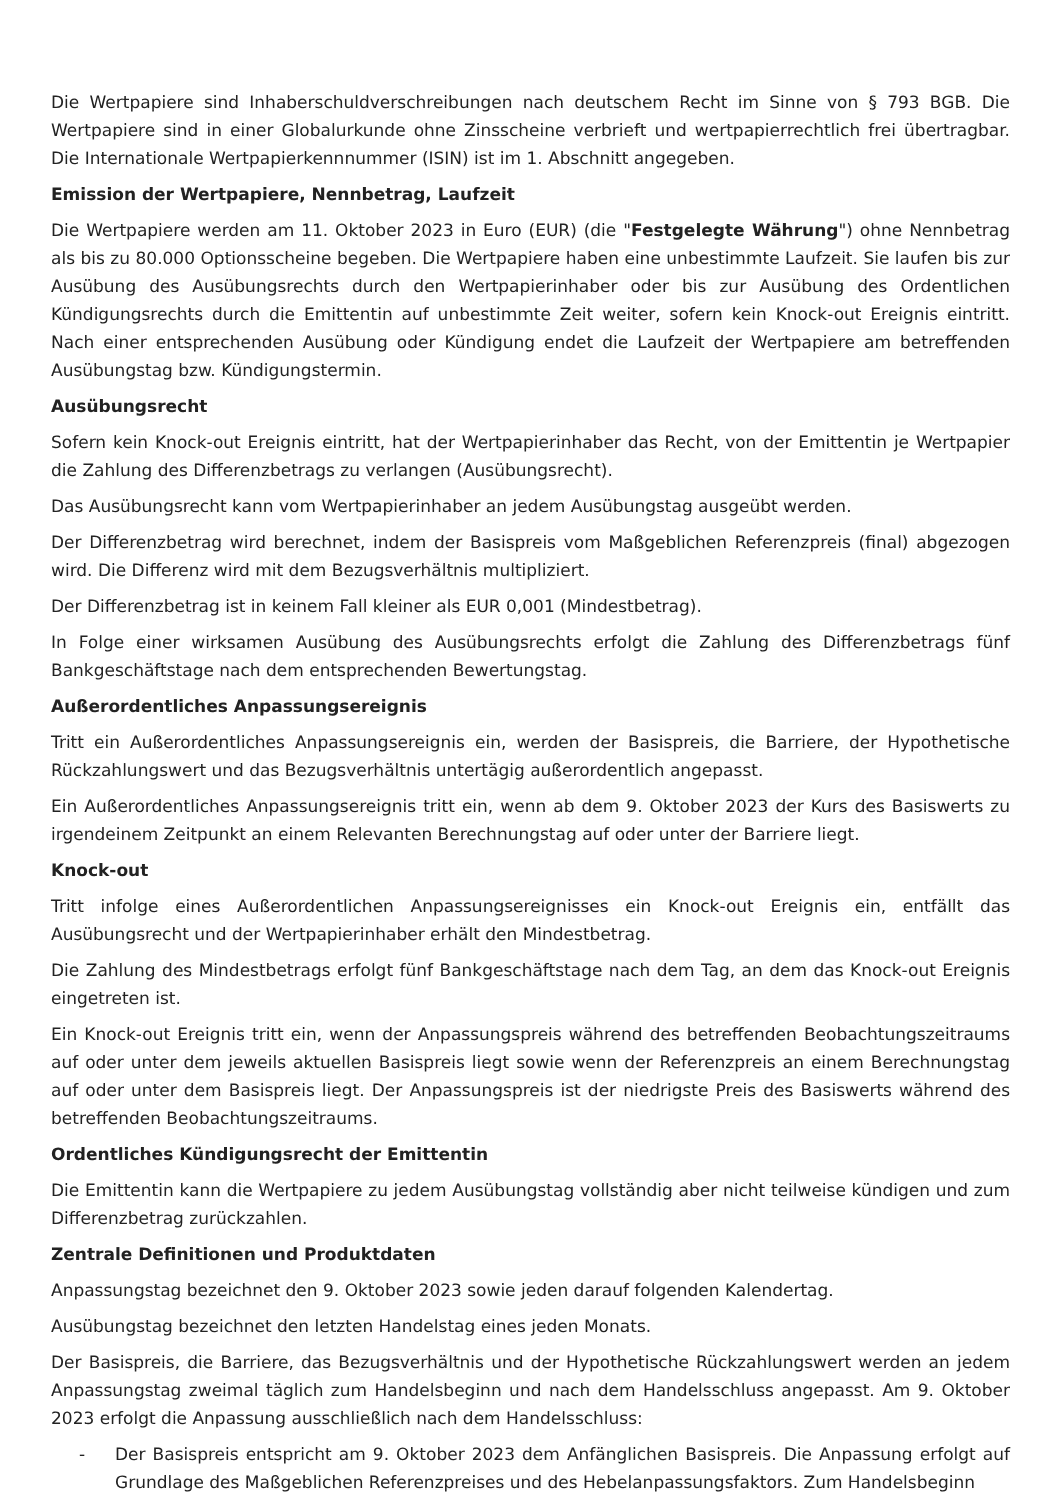Die Wertpapiere sind Inhaberschuldverschreibungen nach deutschem Recht im Sinne von § 793 BGB. Die Wertpapiere sind in einer Globalurkunde ohne Zinsscheine verbrieft und wertpapierrechtlich frei übertragbar. Die Internationale Wertpapierkennnummer (ISIN) ist im 1. Abschnitt angegeben.
Emission der Wertpapiere, Nennbetrag, Laufzeit
Die Wertpapiere werden am 11. Oktober 2023 in Euro (EUR) (die "Festgelegte Währung") ohne Nennbetrag als bis zu 80.000 Optionsscheine begeben. Die Wertpapiere haben eine unbestimmte Laufzeit. Sie laufen bis zur Ausübung des Ausübungsrechts durch den Wertpapierinhaber oder bis zur Ausübung des Ordentlichen Kündigungsrechts durch die Emittentin auf unbestimmte Zeit weiter, sofern kein Knock-out Ereignis eintritt. Nach einer entsprechenden Ausübung oder Kündigung endet die Laufzeit der Wertpapiere am betreffenden Ausübungstag bzw. Kündigungstermin.
Ausübungsrecht
Sofern kein Knock-out Ereignis eintritt, hat der Wertpapierinhaber das Recht, von der Emittentin je Wertpapier die Zahlung des Differenzbetrags zu verlangen (Ausübungsrecht).
Das Ausübungsrecht kann vom Wertpapierinhaber an jedem Ausübungstag ausgeübt werden.
Der Differenzbetrag wird berechnet, indem der Basispreis vom Maßgeblichen Referenzpreis (final) abgezogen wird. Die Differenz wird mit dem Bezugsverhältnis multipliziert.
Der Differenzbetrag ist in keinem Fall kleiner als EUR 0,001 (Mindestbetrag).
In Folge einer wirksamen Ausübung des Ausübungsrechts erfolgt die Zahlung des Differenzbetrags fünf Bankgeschäftstage nach dem entsprechenden Bewertungstag.
Außerordentliches Anpassungsereignis
Tritt ein Außerordentliches Anpassungsereignis ein, werden der Basispreis, die Barriere, der Hypothetische Rückzahlungswert und das Bezugsverhältnis untertägig außerordentlich angepasst.
Ein Außerordentliches Anpassungsereignis tritt ein, wenn ab dem 9. Oktober 2023 der Kurs des Basiswerts zu irgendeinem Zeitpunkt an einem Relevanten Berechnungstag auf oder unter der Barriere liegt.
Knock-out
Tritt infolge eines Außerordentlichen Anpassungsereignisses ein Knock-out Ereignis ein, entfällt das Ausübungsrecht und der Wertpapierinhaber erhält den Mindestbetrag.
Die Zahlung des Mindestbetrags erfolgt fünf Bankgeschäftstage nach dem Tag, an dem das Knock-out Ereignis eingetreten ist.
Ein Knock-out Ereignis tritt ein, wenn der Anpassungspreis während des betreffenden Beobachtungszeitraums auf oder unter dem jeweils aktuellen Basispreis liegt sowie wenn der Referenzpreis an einem Berechnungstag auf oder unter dem Basispreis liegt. Der Anpassungspreis ist der niedrigste Preis des Basiswerts während des betreffenden Beobachtungszeitraums.
Ordentliches Kündigungsrecht der Emittentin
Die Emittentin kann die Wertpapiere zu jedem Ausübungstag vollständig aber nicht teilweise kündigen und zum Differenzbetrag zurückzahlen.
Zentrale Definitionen und Produktdaten
Anpassungstag bezeichnet den 9. Oktober 2023 sowie jeden darauf folgenden Kalendertag.
Ausübungstag bezeichnet den letzten Handelstag eines jeden Monats.
Der Basispreis, die Barriere, das Bezugsverhältnis und der Hypothetische Rückzahlungswert werden an jedem Anpassungstag zweimal täglich zum Handelsbeginn und nach dem Handelsschluss angepasst. Am 9. Oktober 2023 erfolgt die Anpassung ausschließlich nach dem Handelsschluss:
- Der Basispreis entspricht am 9. Oktober 2023 dem Anfänglichen Basispreis. Die Anpassung erfolgt auf Grundlage des Maßgeblichen Referenzpreises und des Hebelanpassungsfaktors. Zum Handelsbeginn